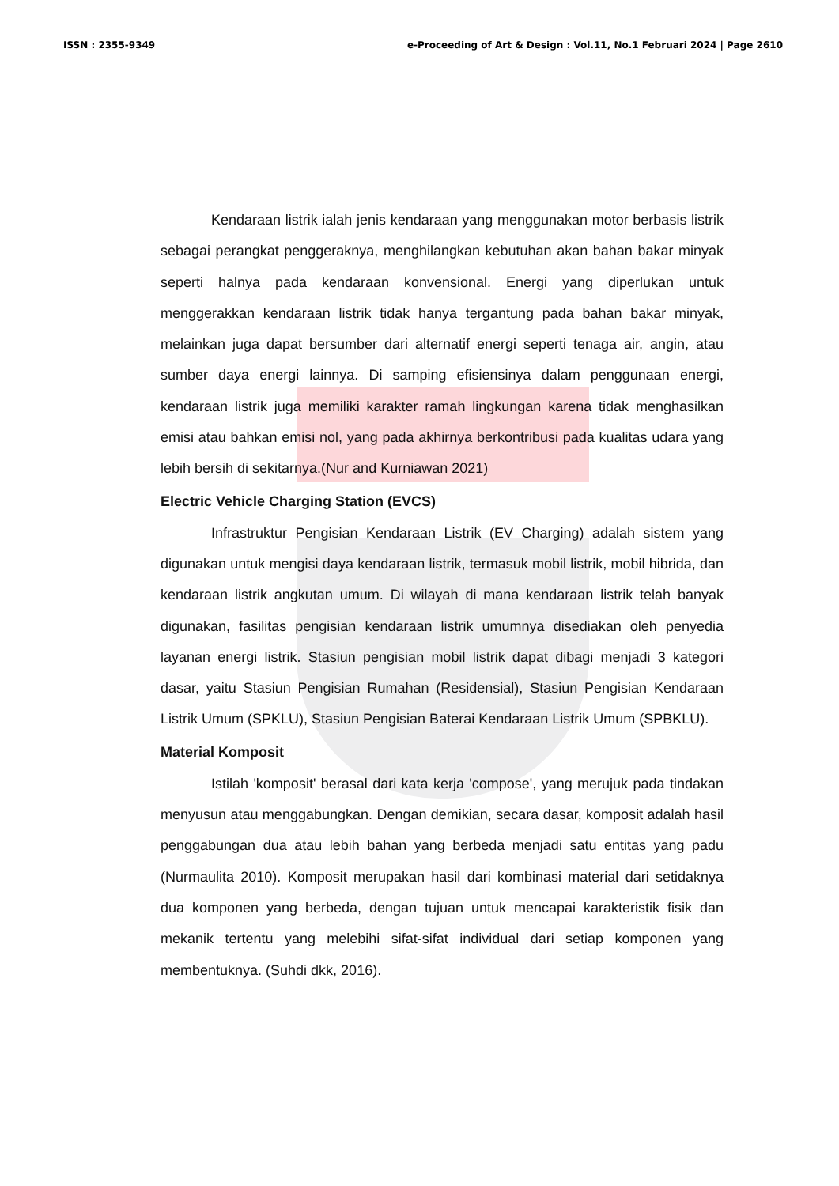ISSN : 2355-9349 e-Proceeding of Art & Design : Vol.11, No.1 Februari 2024 | Page 2610
Kendaraan listrik ialah jenis kendaraan yang menggunakan motor berbasis listrik sebagai perangkat penggeraknya, menghilangkan kebutuhan akan bahan bakar minyak seperti halnya pada kendaraan konvensional. Energi yang diperlukan untuk menggerakkan kendaraan listrik tidak hanya tergantung pada bahan bakar minyak, melainkan juga dapat bersumber dari alternatif energi seperti tenaga air, angin, atau sumber daya energi lainnya. Di samping efisiensinya dalam penggunaan energi, kendaraan listrik juga memiliki karakter ramah lingkungan karena tidak menghasilkan emisi atau bahkan emisi nol, yang pada akhirnya berkontribusi pada kualitas udara yang lebih bersih di sekitarnya.(Nur and Kurniawan 2021)
Electric Vehicle Charging Station (EVCS)
Infrastruktur Pengisian Kendaraan Listrik (EV Charging) adalah sistem yang digunakan untuk mengisi daya kendaraan listrik, termasuk mobil listrik, mobil hibrida, dan kendaraan listrik angkutan umum. Di wilayah di mana kendaraan listrik telah banyak digunakan, fasilitas pengisian kendaraan listrik umumnya disediakan oleh penyedia layanan energi listrik. Stasiun pengisian mobil listrik dapat dibagi menjadi 3 kategori dasar, yaitu Stasiun Pengisian Rumahan (Residensial), Stasiun Pengisian Kendaraan Listrik Umum (SPKLU), Stasiun Pengisian Baterai Kendaraan Listrik Umum (SPBKLU).
Material Komposit
Istilah 'komposit' berasal dari kata kerja 'compose', yang merujuk pada tindakan menyusun atau menggabungkan. Dengan demikian, secara dasar, komposit adalah hasil penggabungan dua atau lebih bahan yang berbeda menjadi satu entitas yang padu (Nurmaulita 2010). Komposit merupakan hasil dari kombinasi material dari setidaknya dua komponen yang berbeda, dengan tujuan untuk mencapai karakteristik fisik dan mekanik tertentu yang melebihi sifat-sifat individual dari setiap komponen yang membentuknya. (Suhdi dkk, 2016).